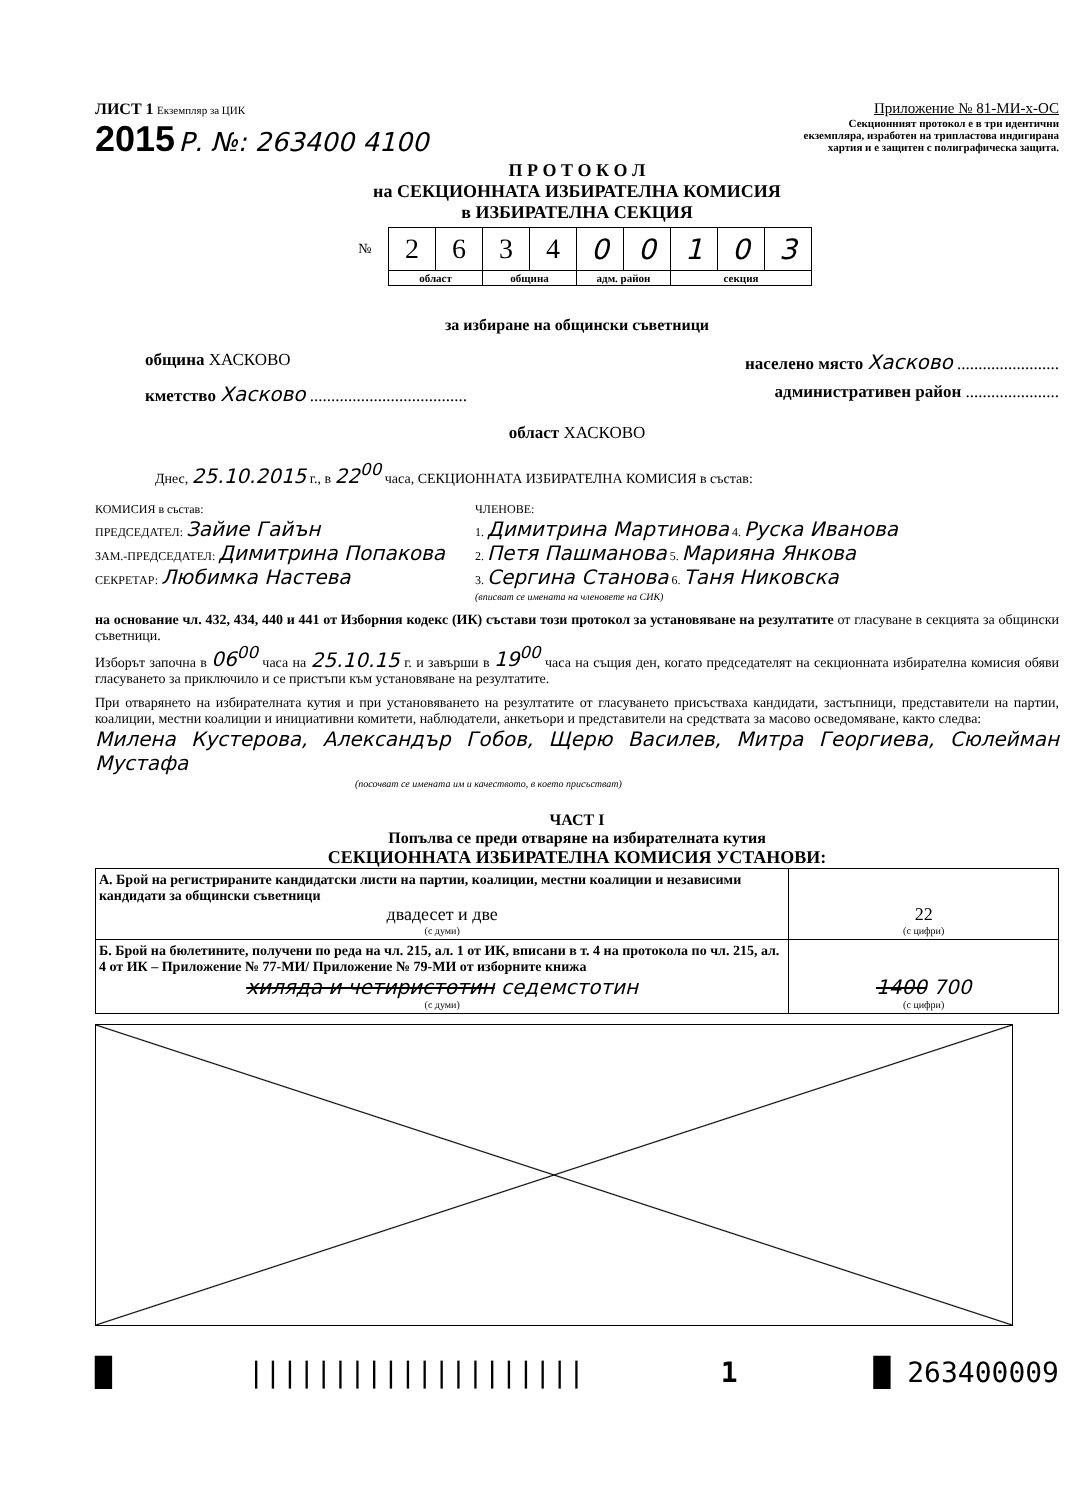ЛИСТ 1 Екземпляр за ЦИК
2015 Р. №: 263400 4100
Приложение № 81-МИ-х-ОС
Секционният протокол е в три идентични
екземпляра, изработен на трипластова индигирана
хартия и е защитен с полиграфическа защита.
П Р О Т О К О Л
на СЕКЦИОННАТА ИЗБИРАТЕЛНА КОМИСИЯ
в ИЗБИРАТЕЛНА СЕКЦИЯ
| № | 2 | 6 | 3 | 4 | 0 | 0 | 1 | 0 | 3 |
| | област | | община | | адм. район | | секция | | |
за избиране на общински съветници
община ХАСКОВО населено място Хасково ........................
кметство Хасково ..................................... административен район ......................
област ХАСКОВО
Днес, 25.10.2015 г., в 22<sup>00</sup> часа, СЕКЦИОННАТА ИЗБИРАТЕЛНА КОМИСИЯ в състав:
КОМИСИЯ в състав:
ПРЕДСЕДАТЕЛ: Зайие Гайън
ЗАМ.-ПРЕДСЕДАТЕЛ: Димитрина Попакова
СЕКРЕТАР: Любимка Настева
ЧЛЕНОВЕ:
1. Димитрина Мартинова 4. Руска Иванова
2. Петя Пашманова 5. Марияна Янкова
3. Сергина Станова 6. Таня Никовска
(вписват се имената на членовете на СИК)
на основание чл. 432, 434, 440 и 441 от Изборния кодекс (ИК) състави този протокол за установяване на резултатите от гласуване в секцията за общински съветници.
Изборът започна в 06<sup>00</sup> часа на 25.10.15 г. и завърши в 19<sup>00</sup> часа на същия ден, когато председателят на секционната избирателна комисия обяви гласуването за приключило и се пристъпи към установяване на резултатите.
При отварянето на избирателната кутия и при установяването на резултатите от гласуването присъстваха кандидати, застъпници, представители на партии, коалиции, местни коалиции и инициативни комитети, наблюдатели, анкетьори и представители на средствата за масово осведомяване, както следва:
Милена Кустерова, Александър Гобов, Щерю Василев, Митра Георгиева, Сюлейман Мустафа
(посочват се имената им и качеството, в което присъстват)
ЧАСТ I
Попълва се преди отваряне на избирателната кутия
СЕКЦИОННАТА ИЗБИРАТЕЛНА КОМИСИЯ УСТАНОВИ:
| А. Брой на регистрираните кандидатски листи на партии, коалиции, местни коалиции и независими кандидати за общински съветници двадесет и две (с думи) | 22 (с цифри) |
| Б. Брой на бюлетините, получени по реда на чл. 215, ал. 1 от ИК, вписани в т. 4 на протокола по чл. 215, ал. 4 от ИК – Приложение № 77-МИ/ Приложение № 79-МИ от изборните книжа хиляда и четиристотин седемстотин (с думи) | 1400 700 (с цифри) |
█ |||||||||||||||||||| 1 █ 263400009